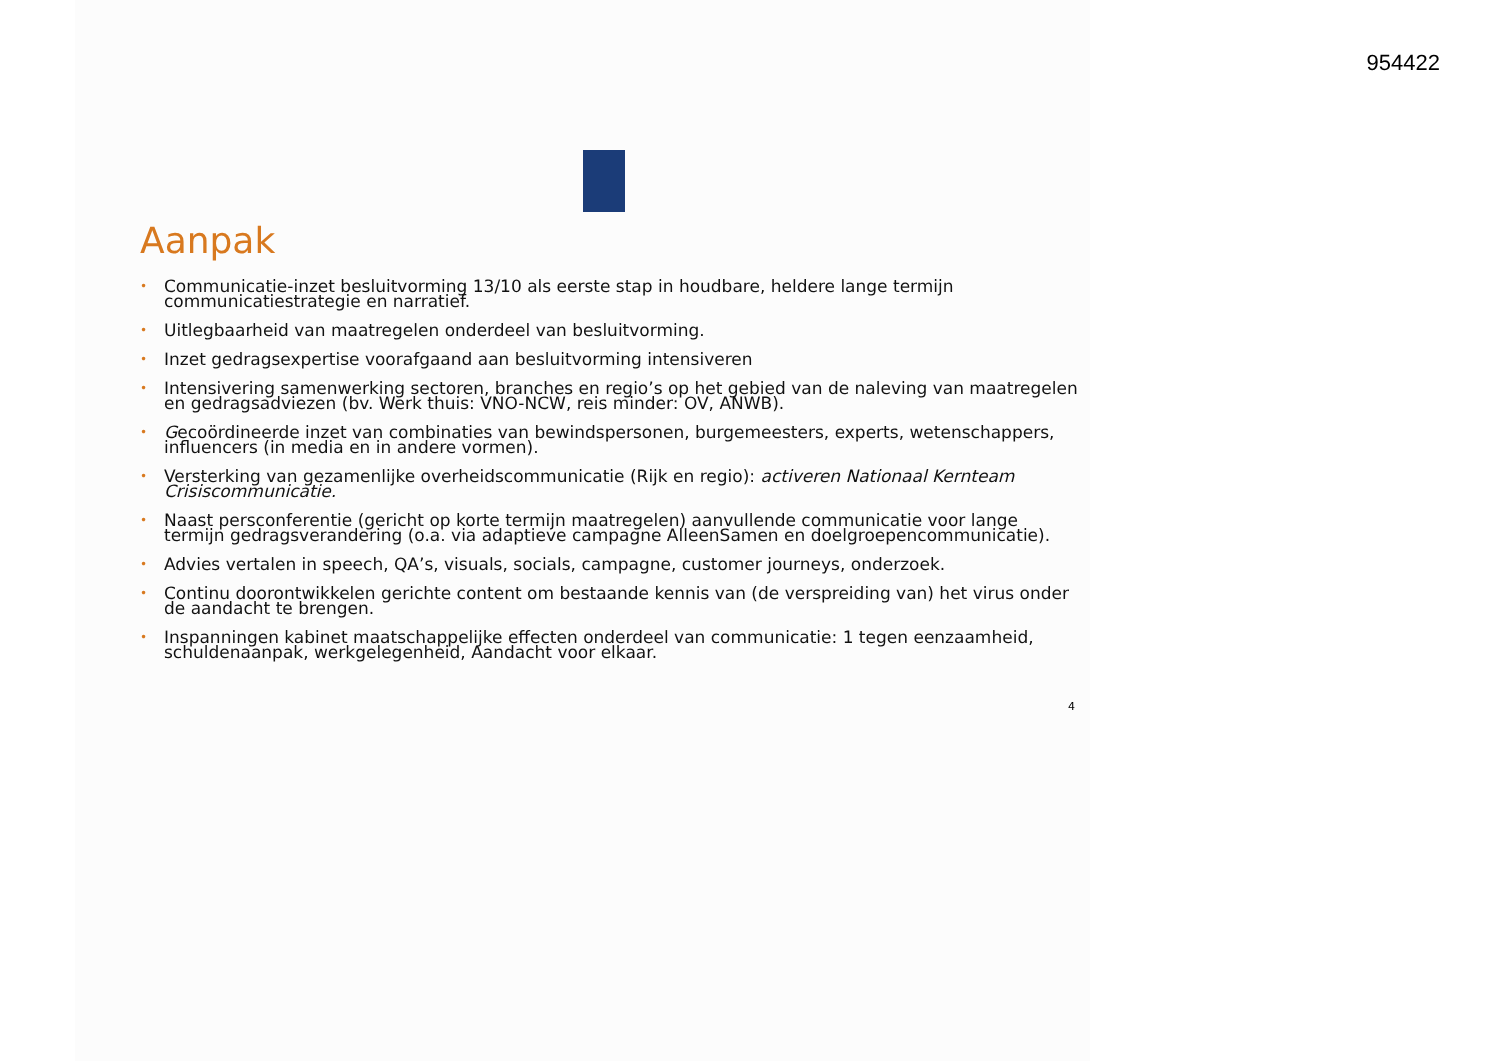954422
Aanpak
• Communicatie-inzet besluitvorming 13/10 als eerste stap in houdbare, heldere lange termijn communicatiestrategie en narratief.
• Uitlegbaarheid van maatregelen onderdeel van besluitvorming.
• Inzet gedragsexpertise voorafgaand aan besluitvorming intensiveren
• Intensivering samenwerking sectoren, branches en regio’s op het gebied van de naleving van maatregelen en gedragsadviezen (bv. Werk thuis: VNO-NCW, reis minder: OV, ANWB).
• Gecoördineerde inzet van combinaties van bewindspersonen, burgemeesters, experts, wetenschappers, influencers (in media en in andere vormen).
• Versterking van gezamenlijke overheidscommunicatie (Rijk en regio): activeren Nationaal Kernteam Crisiscommunicatie.
• Naast persconferentie (gericht op korte termijn maatregelen) aanvullende communicatie voor lange termijn gedragsverandering (o.a. via adaptieve campagne AlleenSamen en doelgroepencommunicatie).
• Advies vertalen in speech, QA’s, visuals, socials, campagne, customer journeys, onderzoek.
• Continu doorontwikkelen gerichte content om bestaande kennis van (de verspreiding van) het virus onder de aandacht te brengen.
• Inspanningen kabinet maatschappelijke effecten onderdeel van communicatie: 1 tegen eenzaamheid, schuldenaanpak, werkgelegenheid, Aandacht voor elkaar.
4